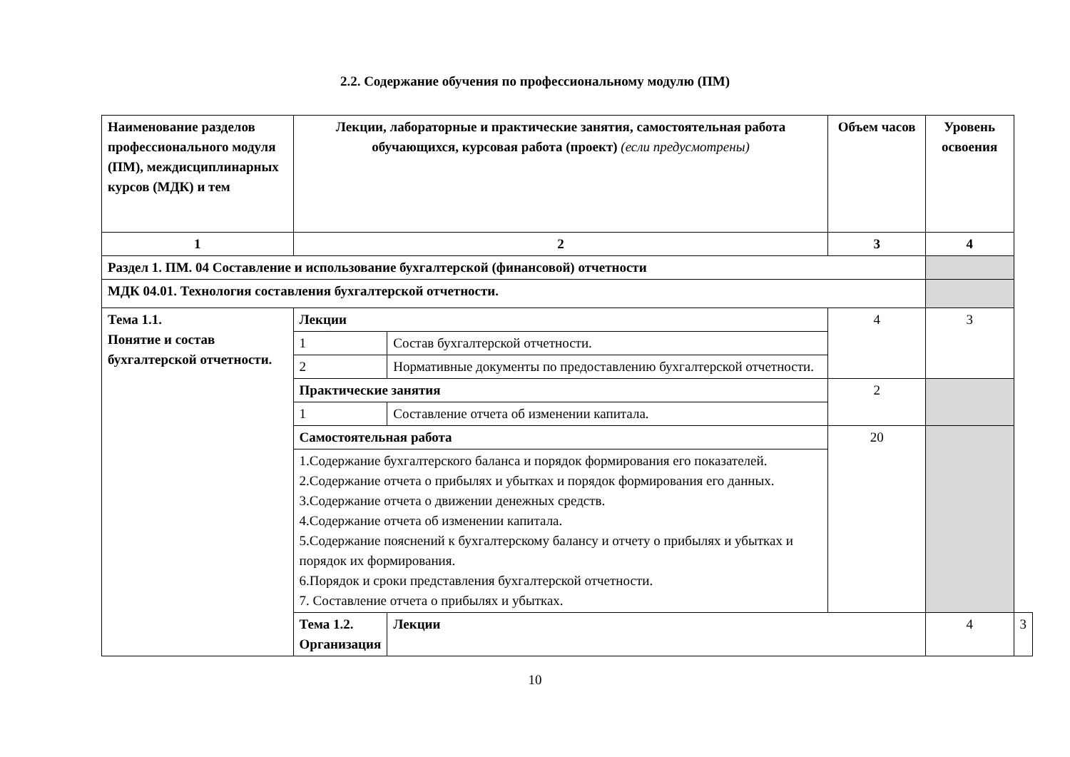2.2. Содержание обучения по профессиональному модулю (ПМ)
| Наименование разделов профессионального модуля (ПМ), междисциплинарных курсов (МДК) и тем | Лекции, лабораторные и практические занятия, самостоятельная работа обучающихся, курсовая работа (проект) (если предусмотрены) | | Объем часов | Уровень освоения | |
| 1 | 2 | | 3 | 4 | |
| Раздел 1. ПМ. 04 Составление и использование бухгалтерской (финансовой) отчетности | | | | | |
| МДК 04.01. Технология составления бухгалтерской отчетности. | | | | | |
| Тема 1.1. Понятие и состав бухгалтерской отчетности. | Лекции | | 4 | 3 | |
| | 1 | Состав бухгалтерской отчетности. | | | |
| | 2 | Нормативные документы по предоставлению бухгалтерской отчетности. | | | |
| | Практические занятия | | 2 | | |
| | 1 | Составление отчета об изменении капитала. | | | |
| | Самостоятельная работа | | 20 | | |
| | 1.Содержание бухгалтерского баланса и порядок формирования его показателей. 2.Содержание отчета о прибылях и убытках и порядок формирования его данных. 3.Содержание отчета о движении денежных средств. 4.Содержание отчета об изменении капитала. 5.Содержание пояснений к бухгалтерскому балансу и отчету о прибылях и убытках и порядок их формирования. 6.Порядок и сроки представления бухгалтерской отчетности. 7. Составление отчета о прибылях и убытках. | | | | |
| | Тема 1.2. Организация | Лекции | | 4 | 3 |
10